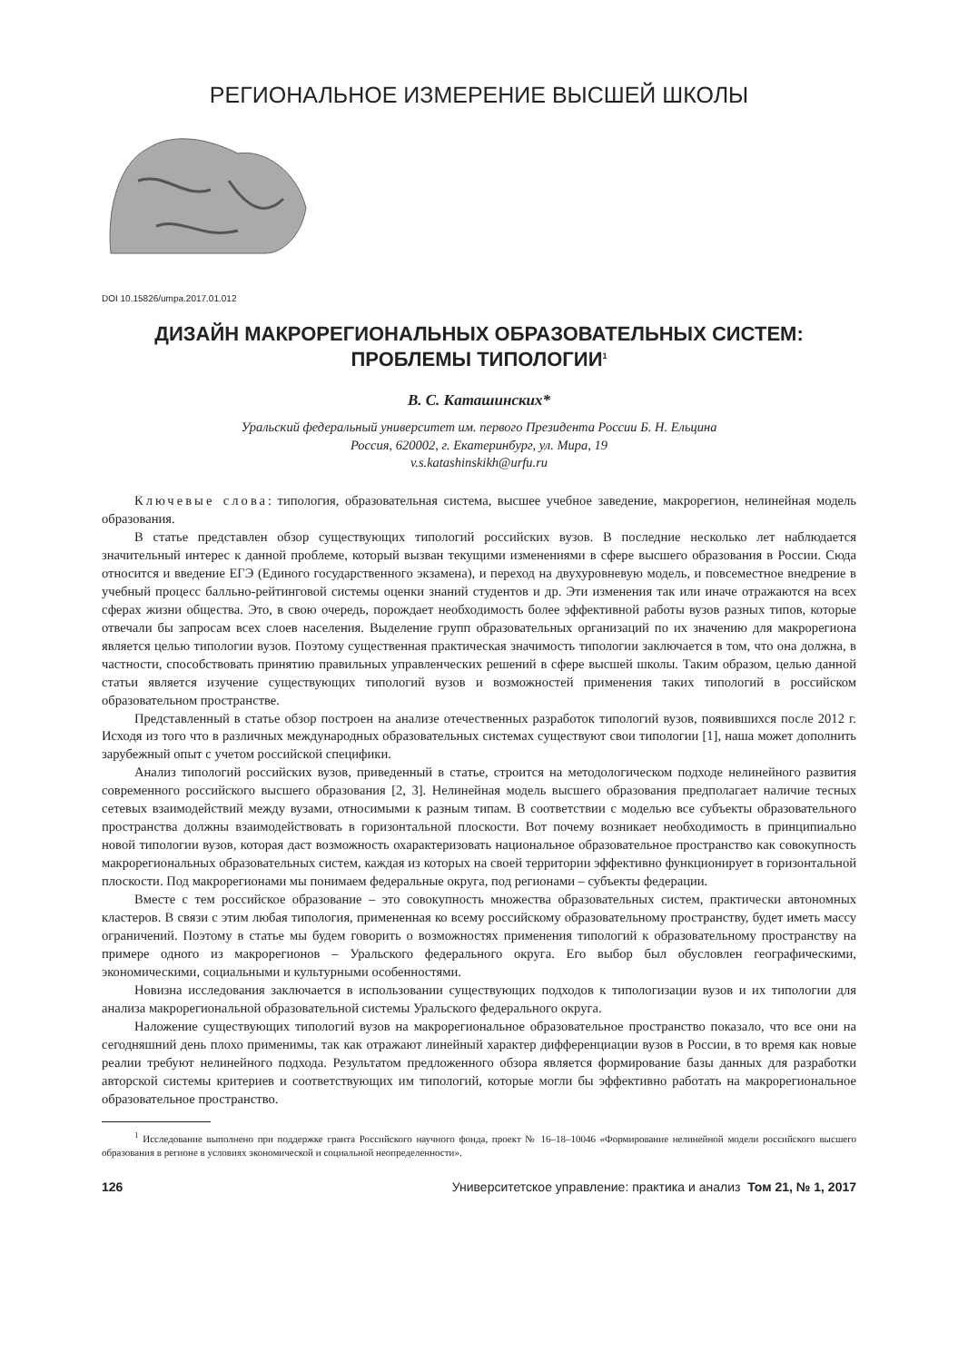РЕГИОНАЛЬНОЕ ИЗМЕРЕНИЕ ВЫСШЕЙ ШКОЛЫ
DOI 10.15826/umpa.2017.01.012
ДИЗАЙН МАКРОРЕГИОНАЛЬНЫХ ОБРАЗОВАТЕЛЬНЫХ СИСТЕМ:
ПРОБЛЕМЫ ТИПОЛОГИИ<sup>1</sup>
В. С. Каташинских*
Уральский федеральный университет им. первого Президента России Б. Н. Ельцина
Россия, 620002, г. Екатеринбург, ул. Мира, 19
v.s.katashinskikh@urfu.ru
Ключевые слова: типология, образовательная система, высшее учебное заведение, макрорегион, нелинейная модель образования.
В статье представлен обзор существующих типологий российских вузов. В последние несколько лет наблюдается значительный интерес к данной проблеме, который вызван текущими изменениями в сфере высшего образования в России. Сюда относится и введение ЕГЭ (Единого государственного экзамена), и переход на двухуровневую модель, и повсеместное внедрение в учебный процесс балльно-рейтинговой системы оценки знаний студентов и др. Эти изменения так или иначе отражаются на всех сферах жизни общества. Это, в свою очередь, порождает необходимость более эффективной работы вузов разных типов, которые отвечали бы запросам всех слоев населения. Выделение групп образовательных организаций по их значению для макрорегиона является целью типологии вузов. Поэтому существенная практическая значимость типологии заключается в том, что она должна, в частности, способствовать принятию правильных управленческих решений в сфере высшей школы. Таким образом, целью данной статьи является изучение существующих типологий вузов и возможностей применения таких типологий в российском образовательном пространстве.
Представленный в статье обзор построен на анализе отечественных разработок типологий вузов, появившихся после 2012 г. Исходя из того что в различных международных образовательных системах существуют свои типологии [1], наша может дополнить зарубежный опыт с учетом российской специфики.
Анализ типологий российских вузов, приведенный в статье, строится на методологическом подходе нелинейного развития современного российского высшего образования [2, 3]. Нелинейная модель высшего образования предполагает наличие тесных сетевых взаимодействий между вузами, относимыми к разным типам. В соответствии с моделью все субъекты образовательного пространства должны взаимодействовать в горизонтальной плоскости. Вот почему возникает необходимость в принципиально новой типологии вузов, которая даст возможность охарактеризовать национальное образовательное пространство как совокупность макрорегиональных образовательных систем, каждая из которых на своей территории эффективно функционирует в горизонтальной плоскости. Под макрорегионами мы понимаем федеральные округа, под регионами – субъекты федерации.
Вместе с тем российское образование – это совокупность множества образовательных систем, практически автономных кластеров. В связи с этим любая типология, примененная ко всему российскому образовательному пространству, будет иметь массу ограничений. Поэтому в статье мы будем говорить о возможностях применения типологий к образовательному пространству на примере одного из макрорегионов – Уральского федерального округа. Его выбор был обусловлен географическими, экономическими, социальными и культурными особенностями.
Новизна исследования заключается в использовании существующих подходов к типологизации вузов и их типологии для анализа макрорегиональной образовательной системы Уральского федерального округа.
Наложение существующих типологий вузов на макрорегиональное образовательное пространство показало, что все они на сегодняшний день плохо применимы, так как отражают линейный характер дифференциации вузов в России, в то время как новые реалии требуют нелинейного подхода. Результатом предложенного обзора является формирование базы данных для разработки авторской системы критериев и соответствующих им типологий, которые могли бы эффективно работать на макрорегиональное образовательное пространство.
<sup>1</sup> Исследование выполнено при поддержке гранта Российского научного фонда, проект № 16–18–10046 «Формирование нелинейной модели российского высшего образования в регионе в условиях экономической и социальной неопределенности».
126 Университетское управление: практика и анализ Том 21, № 1, 2017